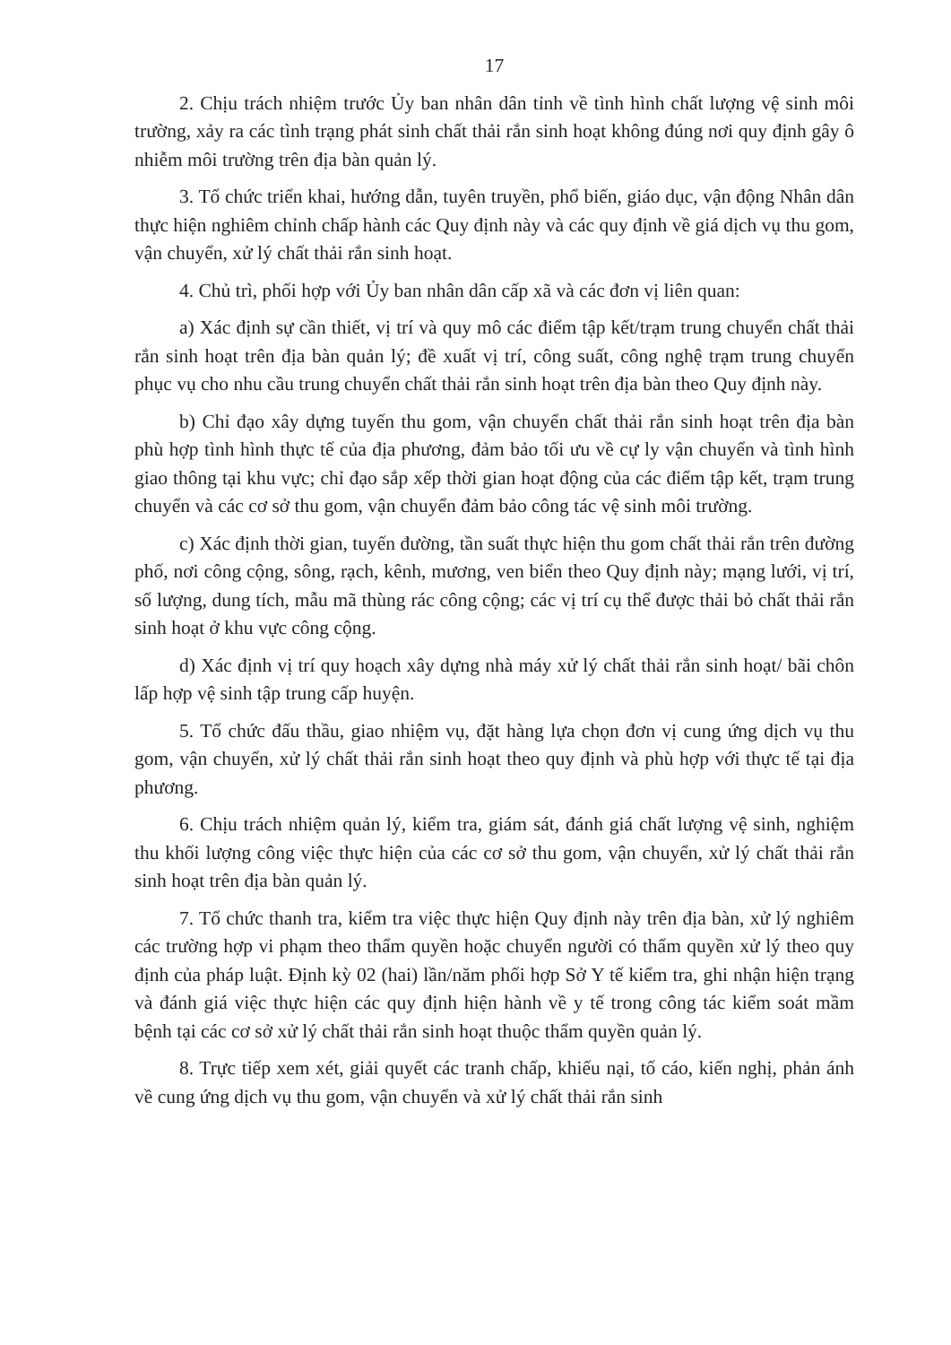17
2. Chịu trách nhiệm trước Ủy ban nhân dân tỉnh về tình hình chất lượng vệ sinh môi trường, xảy ra các tình trạng phát sinh chất thải rắn sinh hoạt không đúng nơi quy định gây ô nhiễm môi trường trên địa bàn quản lý.
3. Tổ chức triển khai, hướng dẫn, tuyên truyền, phổ biến, giáo dục, vận động Nhân dân thực hiện nghiêm chỉnh chấp hành các Quy định này và các quy định về giá dịch vụ thu gom, vận chuyển, xử lý chất thải rắn sinh hoạt.
4. Chủ trì, phối hợp với Ủy ban nhân dân cấp xã và các đơn vị liên quan:
a) Xác định sự cần thiết, vị trí và quy mô các điểm tập kết/trạm trung chuyển chất thải rắn sinh hoạt trên địa bàn quản lý; đề xuất vị trí, công suất, công nghệ trạm trung chuyển phục vụ cho nhu cầu trung chuyển chất thải rắn sinh hoạt trên địa bàn theo Quy định này.
b) Chỉ đạo xây dựng tuyến thu gom, vận chuyển chất thải rắn sinh hoạt trên địa bàn phù hợp tình hình thực tế của địa phương, đảm bảo tối ưu về cự ly vận chuyển và tình hình giao thông tại khu vực; chỉ đạo sắp xếp thời gian hoạt động của các điểm tập kết, trạm trung chuyển và các cơ sở thu gom, vận chuyển đảm bảo công tác vệ sinh môi trường.
c) Xác định thời gian, tuyến đường, tần suất thực hiện thu gom chất thải rắn trên đường phố, nơi công cộng, sông, rạch, kênh, mương, ven biển theo Quy định này; mạng lưới, vị trí, số lượng, dung tích, mẫu mã thùng rác công cộng; các vị trí cụ thể được thải bỏ chất thải rắn sinh hoạt ở khu vực công cộng.
d) Xác định vị trí quy hoạch xây dựng nhà máy xử lý chất thải rắn sinh hoạt/ bãi chôn lấp hợp vệ sinh tập trung cấp huyện.
5. Tổ chức đấu thầu, giao nhiệm vụ, đặt hàng lựa chọn đơn vị cung ứng dịch vụ thu gom, vận chuyển, xử lý chất thải rắn sinh hoạt theo quy định và phù hợp với thực tế tại địa phương.
6. Chịu trách nhiệm quản lý, kiểm tra, giám sát, đánh giá chất lượng vệ sinh, nghiệm thu khối lượng công việc thực hiện của các cơ sở thu gom, vận chuyển, xử lý chất thải rắn sinh hoạt trên địa bàn quản lý.
7. Tổ chức thanh tra, kiểm tra việc thực hiện Quy định này trên địa bàn, xử lý nghiêm các trường hợp vi phạm theo thẩm quyền hoặc chuyển người có thẩm quyền xử lý theo quy định của pháp luật. Định kỳ 02 (hai) lần/năm phối hợp Sở Y tế kiểm tra, ghi nhận hiện trạng và đánh giá việc thực hiện các quy định hiện hành về y tế trong công tác kiểm soát mầm bệnh tại các cơ sở xử lý chất thải rắn sinh hoạt thuộc thẩm quyền quản lý.
8. Trực tiếp xem xét, giải quyết các tranh chấp, khiếu nại, tố cáo, kiến nghị, phản ánh về cung ứng dịch vụ thu gom, vận chuyển và xử lý chất thải rắn sinh